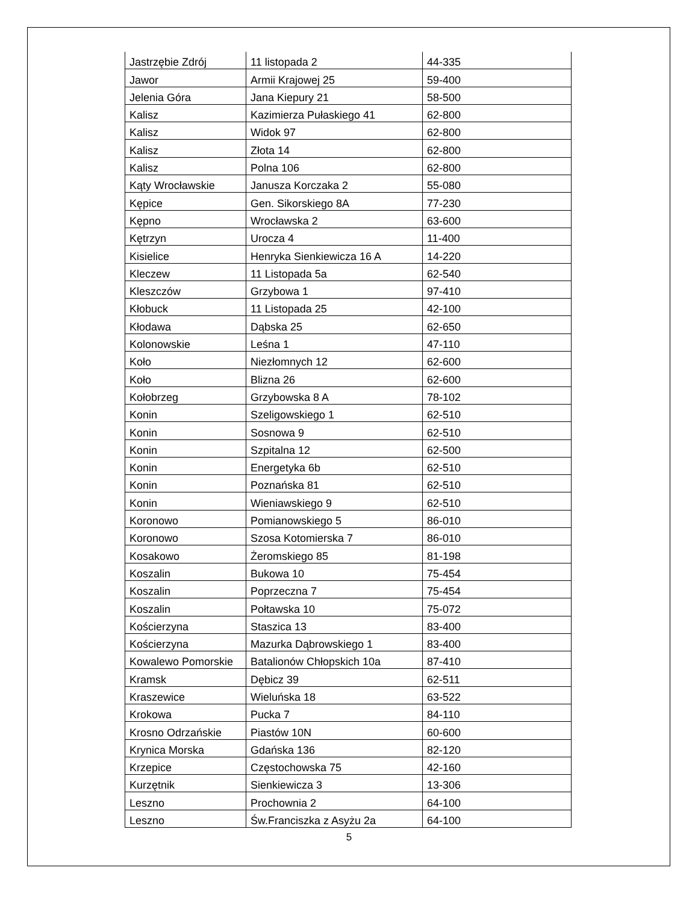| Jastrzębie Zdrój | 11 listopada 2 | 44-335 |
| Jawor | Armii Krajowej 25 | 59-400 |
| Jelenia Góra | Jana Kiepury 21 | 58-500 |
| Kalisz | Kazimierza Pułaskiego 41 | 62-800 |
| Kalisz | Widok 97 | 62-800 |
| Kalisz | Złota 14 | 62-800 |
| Kalisz | Polna 106 | 62-800 |
| Kąty Wrocławskie | Janusza Korczaka 2 | 55-080 |
| Kępice | Gen. Sikorskiego 8A | 77-230 |
| Kępno | Wrocławska 2 | 63-600 |
| Kętrzyn | Urocza 4 | 11-400 |
| Kisielice | Henryka Sienkiewicza 16 A | 14-220 |
| Kleczew | 11 Listopada 5a | 62-540 |
| Kleszczów | Grzybowa 1 | 97-410 |
| Kłobuck | 11 Listopada 25 | 42-100 |
| Kłodawa | Dąbska 25 | 62-650 |
| Kolonowskie | Leśna 1 | 47-110 |
| Koło | Niezłomnych 12 | 62-600 |
| Koło | Blizna 26 | 62-600 |
| Kołobrzeg | Grzybowska 8 A | 78-102 |
| Konin | Szeligowskiego 1 | 62-510 |
| Konin | Sosnowa 9 | 62-510 |
| Konin | Szpitalna 12 | 62-500 |
| Konin | Energetyka 6b | 62-510 |
| Konin | Poznańska 81 | 62-510 |
| Konin | Wieniawskiego 9 | 62-510 |
| Koronowo | Pomianowskiego 5 | 86-010 |
| Koronowo | Szosa Kotomierska 7 | 86-010 |
| Kosakowo | Żeromskiego 85 | 81-198 |
| Koszalin | Bukowa 10 | 75-454 |
| Koszalin | Poprzeczna 7 | 75-454 |
| Koszalin | Połtawska 10 | 75-072 |
| Kościerzyna | Staszica 13 | 83-400 |
| Kościerzyna | Mazurka Dąbrowskiego 1 | 83-400 |
| Kowalewo Pomorskie | Batalionów Chłopskich 10a | 87-410 |
| Kramsk | Dębicz 39 | 62-511 |
| Kraszewice | Wieluńska 18 | 63-522 |
| Krokowa | Pucka 7 | 84-110 |
| Krosno Odrzańskie | Piastów 10N | 60-600 |
| Krynica Morska | Gdańska 136 | 82-120 |
| Krzepice | Częstochowska 75 | 42-160 |
| Kurzętnik | Sienkiewicza 3 | 13-306 |
| Leszno | Prochownia 2 | 64-100 |
| Leszno | Św.Franciszka z Asyżu 2a | 64-100 |
5